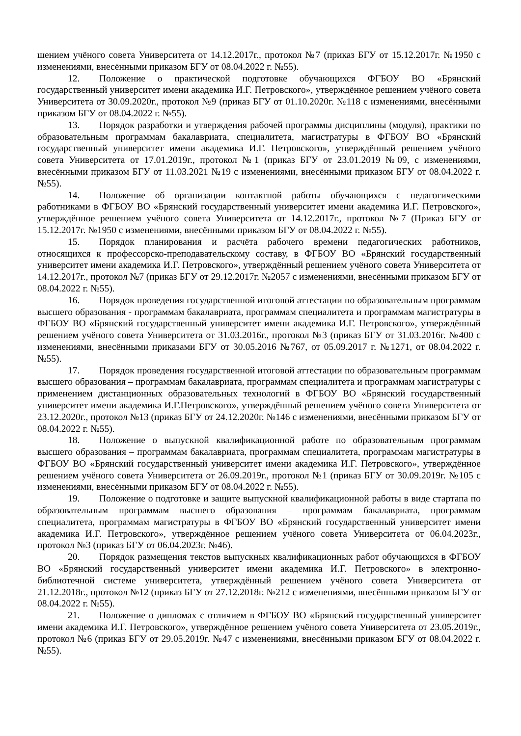шением учёного совета Университета от 14.12.2017г., протокол №7 (приказ БГУ от 15.12.2017г. №1950 с изменениями, внесёнными приказом БГУ от 08.04.2022 г. №55).
12. Положение о практической подготовке обучающихся ФГБОУ ВО «Брянский государственный университет имени академика И.Г. Петровского», утверждённое решением учёного совета Университета от 30.09.2020г., протокол №9 (приказ БГУ от 01.10.2020г. №118 с изменениями, внесёнными приказом БГУ от 08.04.2022 г. №55).
13. Порядок разработки и утверждения рабочей программы дисциплины (модуля), практики по образовательным программам бакалавриата, специалитета, магистратуры в ФГБОУ ВО «Брянский государственный университет имени академика И.Г. Петровского», утверждённый решением учёного совета Университета от 17.01.2019г., протокол №1 (приказ БГУ от 23.01.2019 №09, с изменениями, внесёнными приказом БГУ от 11.03.2021 №19 с изменениями, внесёнными приказом БГУ от 08.04.2022 г. №55).
14. Положение об организации контактной работы обучающихся с педагогическими работниками в ФГБОУ ВО «Брянский государственный университет имени академика И.Г. Петровского», утверждённое решением учёного совета Университета от 14.12.2017г., протокол №7 (Приказ БГУ от 15.12.2017г. №1950 с изменениями, внесёнными приказом БГУ от 08.04.2022 г. №55).
15. Порядок планирования и расчёта рабочего времени педагогических работников, относящихся к профессорско-преподавательскому составу, в ФГБОУ ВО «Брянский государственный университет имени академика И.Г. Петровского», утверждённый решением учёного совета Университета от 14.12.2017г., протокол №7 (приказ БГУ от 29.12.2017г. №2057 с изменениями, внесёнными приказом БГУ от 08.04.2022 г. №55).
16. Порядок проведения государственной итоговой аттестации по образовательным программам высшего образования - программам бакалавриата, программам специалитета и программам магистратуры в ФГБОУ ВО «Брянский государственный университет имени академика И.Г. Петровского», утверждённый решением учёного совета Университета от 31.03.2016г., протокол №3 (приказ БГУ от 31.03.2016г. №400 с изменениями, внесёнными приказами БГУ от 30.05.2016 №767, от 05.09.2017 г. №1271, от 08.04.2022 г. №55).
17. Порядок проведения государственной итоговой аттестации по образовательным программам высшего образования – программам бакалавриата, программам специалитета и программам магистратуры с применением дистанционных образовательных технологий в ФГБОУ ВО «Брянский государственный университет имени академика И.Г.Петровского», утверждённый решением учёного совета Университета от 23.12.2020г., протокол №13 (приказ БГУ от 24.12.2020г. №146 с изменениями, внесёнными приказом БГУ от 08.04.2022 г. №55).
18. Положение о выпускной квалификационной работе по образовательным программам высшего образования – программам бакалавриата, программам специалитета, программам магистратуры в ФГБОУ ВО «Брянский государственный университет имени академика И.Г. Петровского», утверждённое решением учёного совета Университета от 26.09.2019г., протокол №1 (приказ БГУ от 30.09.2019г. №105 с изменениями, внесёнными приказом БГУ от 08.04.2022 г. №55).
19. Положение о подготовке и защите выпускной квалификационной работы в виде стартапа по образовательным программам высшего образования – программам бакалавриата, программам специалитета, программам магистратуры в ФГБОУ ВО «Брянский государственный университет имени академика И.Г. Петровского», утверждённое решением учёного совета Университета от 06.04.2023г., протокол №3 (приказ БГУ от 06.04.2023г. №46).
20. Порядок размещения текстов выпускных квалификационных работ обучающихся в ФГБОУ ВО «Брянский государственный университет имени академика И.Г. Петровского» в электронно-библиотечной системе университета, утверждённый решением учёного совета Университета от 21.12.2018г., протокол №12 (приказ БГУ от 27.12.2018г. №212 с изменениями, внесёнными приказом БГУ от 08.04.2022 г. №55).
21. Положение о дипломах с отличием в ФГБОУ ВО «Брянский государственный университет имени академика И.Г. Петровского», утверждённое решением учёного совета Университета от 23.05.2019г., протокол №6 (приказ БГУ от 29.05.2019г. №47 с изменениями, внесёнными приказом БГУ от 08.04.2022 г. №55).